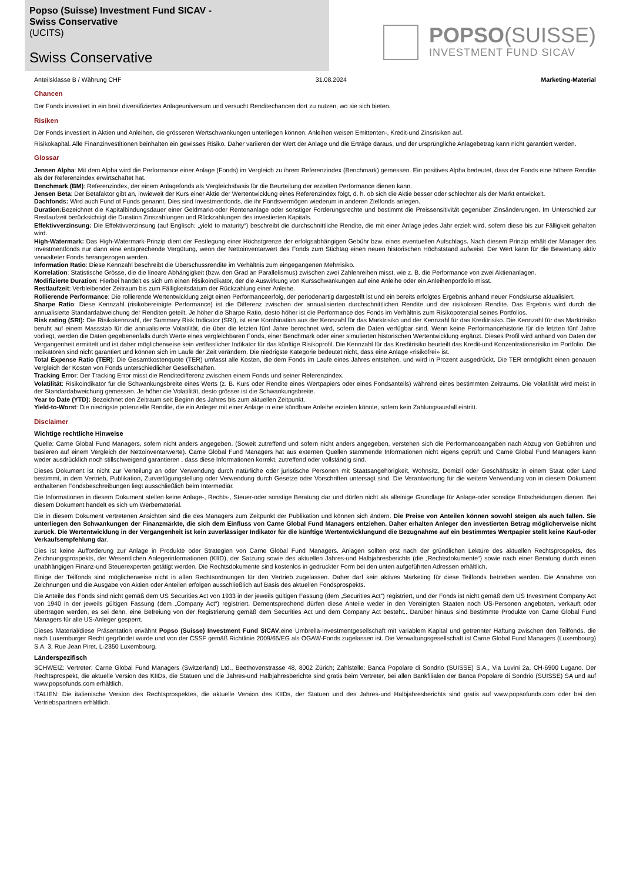Popso (Suisse) Investment Fund SICAV -
Swiss Conservative
(UCITS)
Swiss Conservative
POPSO(SUISSE)
INVESTMENT FUND SICAV
Anteilsklasse B / Währung CHF 31.08.2024 Marketing-Material
Chancen
Der Fonds investiert in ein breit diversifiziertes Anlageuniversum und versucht Renditechancen dort zu nutzen, wo sie sich bieten.
Risiken
Der Fonds investiert in Aktien und Anleihen, die grösseren Wertschwankungen unterliegen können. Anleihen weisen Emittenten-, Kredit-und Zinsrisiken auf.
Risikokapital. Alle Finanzinvestitionen beinhalten ein gewisses Risiko. Daher variieren der Wert der Anlage und die Erträge daraus, und der ursprüngliche Anlagebetrag kann nicht garantiert werden.
Glossar
Jensen Alpha: Mit dem Alpha wird die Performance einer Anlage (Fonds) im Vergleich zu ihrem Referenzindex (Benchmark) gemessen. Ein positives Alpha bedeutet, dass der Fonds eine höhere Rendite als der Referenzindex erwirtschaftet hat.
Benchmark (BM): Referenzindex, der einem Anlagefonds als Vergleichsbasis für die Beurteilung der erzielten Performance dienen kann.
Jensen Beta: Der Betafaktor gibt an, inwieweit der Kurs einer Aktie der Wertentwicklung eines Referenzindex folgt, d. h. ob sich die Aktie besser oder schlechter als der Markt entwickelt.
Dachfonds: Wird auch Fund of Funds genannt. Dies sind Investmentfonds, die ihr Fondsvermögen wiederum in anderen Zielfonds anlegen.
Duration: Bezeichnet die Kapitalbindungsdauer einer Geldmarkt-oder Rentenanlage oder sonstiger Forderungsrechte und bestimmt die Preissensitivität gegenüber Zinsänderungen. Im Unterschied zur Restlaufzeit berücksichtigt die Duration Zinszahlungen und Rückzahlungen des investierten Kapitals.
Effektivverzinsung: Die Effektivverzinsung (auf Englisch: „yield to maturity“) beschreibt die durchschnittliche Rendite, die mit einer Anlage jedes Jahr erzielt wird, sofern diese bis zur Fälligkeit gehalten wird.
High-Watermark: Das High-Watermark-Prinzip dient der Festlegung einer Höchstgrenze der erfolgsabhängigen Gebühr bzw. eines eventuellen Aufschlags. Nach diesem Prinzip erhält der Manager des Investmentfonds nur dann eine entsprechende Vergütung, wenn der Nettoinventarwert des Fonds zum Stichtag einen neuen historischen Höchststand aufweist. Der Wert kann für die Bewertung aktiv verwalteter Fonds herangezogen werden.
Information Ratio: Diese Kennzahl beschreibt die Überschussrendite im Verhältnis zum eingegangenen Mehrrisiko.
Korrelation: Statistische Grösse, die die lineare Abhängigkeit (bzw. den Grad an Parallelismus) zwischen zwei Zahlenreihen misst, wie z. B. die Performance von zwei Aktienanlagen.
Modifizierte Duration: Hierbei handelt es sich um einen Risikoindikator, der die Auswirkung von Kursschwankungen auf eine Anleihe oder ein Anleihenportfolio misst.
Restlaufzeit: Verbleibender Zeitraum bis zum Fälligkeitsdatum der Rückzahlung einer Anleihe.
Rollierende Performance: Die rollierende Wertentwicklung zeigt einen Performanceerfolg, der periodenartig dargestellt ist und ein bereits erfolgtes Ergebnis anhand neuer Fondskurse aktualisiert.
Sharpe Ratio: Diese Kennzahl (risikobereinigte Performance) ist die Differenz zwischen der annualisierten durchschnittlichen Rendite und der risikolosen Rendite. Das Ergebnis wird durch die annualisierte Standardabweichung der Renditen geteilt. Je höher die Sharpe Ratio, desto höher ist die Performance des Fonds im Verhältnis zum Risikopotenzial seines Portfolios.
Risk rating (SRI): Die Risikokennzahl, der Summary Risk Indicator (SRI), ist eine Kombination aus der Kennzahl für das Marktrisiko und der Kennzahl für das Kreditrisiko. Die Kennzahl für das Marktrisiko beruht auf einem Massstab für die annualisierte Volatilität, die über die letzten fünf Jahre berechnet wird, sofern die Daten verfügbar sind. Wenn keine Performancehistorie für die letzten fünf Jahre vorliegt, werden die Daten gegebenenfalls durch Werte eines vergleichbaren Fonds, einer Benchmark oder einer simulierten historischen Wertentwicklung ergänzt. Dieses Profil wird anhand von Daten der Vergangenheit ermittelt und ist daher möglicherweise kein verlässlicher Indikator für das künftige Risikoprofil. Die Kennzahl für das Kreditrisiko beurteilt das Kredit-und Konzentrationsrisiko im Portfolio. Die Indikatoren sind nicht garantiert und können sich im Laufe der Zeit verändern. Die niedrigste Kategorie bedeutet nicht, dass eine Anlage «risikofrei» ist.
Total Expense Ratio (TER): Die Gesamtkostenquote (TER) umfasst alle Kosten, die dem Fonds im Laufe eines Jahres entstehen, und wird in Prozent ausgedrückt. Die TER ermöglicht einen genauen Vergleich der Kosten von Fonds unterschiedlicher Gesellschaften.
Tracking Error: Der Tracking Error misst die Renditedifferenz zwischen einem Fonds und seiner Referenzindex.
Volatilität: Risikoindikator für die Schwankungsbreite eines Werts (z. B. Kurs oder Rendite eines Wertpapiers oder eines Fondsanteils) während eines bestimmten Zeitraums. Die Volatilität wird meist in der Standardabweichung gemessen. Je höher die Volatilität, desto grösser ist die Schwankungsbreite.
Year to Date (YTD): Bezeichnet den Zeitraum seit Beginn des Jahres bis zum aktuellen Zeitpunkt.
Yield-to-Worst: Die niedrigste potenzielle Rendite, die ein Anleger mit einer Anlage in eine kündbare Anleihe erzielen könnte, sofern kein Zahlungsausfall eintritt.
Disclaimer
Wichtige rechtliche Hinweise
Quelle: Carne Global Fund Managers, sofern nicht anders angegeben. (Soweit zutreffend und sofern nicht anders angegeben, verstehen sich die Performanceangaben nach Abzug von Gebühren und basieren auf einem Vergleich der Nettoinventarwerte). Carne Global Fund Managers hat aus externen Quellen stammende Informationen nicht eigens geprüft und Carne Global Fund Managers kann weder ausdrücklich noch stillschweigend garantieren , dass diese Informationen korrekt, zutreffend oder vollständig sind.
Dieses Dokument ist nicht zur Verteilung an oder Verwendung durch natürliche oder juristische Personen mit Staatsangehörigkeit, Wohnsitz, Domizil oder Geschäftssitz in einem Staat oder Land bestimmt, in dem Vertrieb, Publikation, Zurverfügungstellung oder Verwendung durch Gesetze oder Vorschriften untersagt sind. Die Verantwortung für die weitere Verwendung von in diesem Dokument enthaltenen Fondsbeschreibungen liegt ausschließlich beim Intermediär.
Die Informationen in diesem Dokument stellen keine Anlage-, Rechts-, Steuer-oder sonstige Beratung dar und dürfen nicht als alleinige Grundlage für Anlage-oder sonstige Entscheidungen dienen. Bei diesem Dokument handelt es sich um Werbematerial.
Die in diesem Dokument vertretenen Ansichten sind die des Managers zum Zeitpunkt der Publikation und können sich ändern. Die Preise von Anteilen können sowohl steigen als auch fallen. Sie unterliegen den Schwankungen der Finanzmärkte, die sich dem Einfluss von Carne Global Fund Managers entziehen. Daher erhalten Anleger den investierten Betrag möglicherweise nicht zurück. Die Wertentwicklung in der Vergangenheit ist kein zuverlässiger Indikator für die künftige Wertentwicklungund die Bezugnahme auf ein bestimmtes Wertpapier stellt keine Kauf-oder Verkaufsempfehlung dar.
Dies ist keine Aufforderung zur Anlage in Produkte oder Strategien von Carne Global Fund Managers. Anlagen sollten erst nach der gründlichen Lektüre des aktuellen Rechtsprospekts, des Zeichnungsprospekts, der Wesentlichen Anlegerinformationen (KIID), der Satzung sowie des aktuellen Jahres-und Halbjahresberichts (die „Rechtsdokumente“) sowie nach einer Beratung durch einen unabhängigen Finanz-und Steuerexperten getätigt werden. Die Rechtsdokumente sind kostenlos in gedruckter Form bei den unten aufgeführten Adressen erhältlich.
Einige der Teilfonds sind möglicherweise nicht in allen Rechtsordnungen für den Vertrieb zugelassen. Daher darf kein aktives Marketing für diese Teilfonds betrieben werden. Die Annahme von Zeichnungen und die Ausgabe von Aktien oder Anteilen erfolgen ausschließlich auf Basis des aktuellen Fondsprospekts.
Die Anteile des Fonds sind nicht gemäß dem US Securities Act von 1933 in der jeweils gültigen Fassung (dem „Securities Act“) registriert, und der Fonds ist nicht gemäß dem US Investment Company Act von 1940 in der jeweils gültigen Fassung (dem „Company Act“) registriert. Dementsprechend dürfen diese Anteile weder in den Vereinigten Staaten noch US-Personen angeboten, verkauft oder übertragen werden, es sei denn, eine Befreiung von der Registrierung gemäß dem Securities Act und dem Company Act besteht.. Darüber hinaus sind bestimmte Produkte von Carne Global Fund Managers für alle US-Anleger gesperrt.
Dieses Material/diese Präsentation erwähnt Popso (Suisse) Investment Fund SICAV,eine Umbrella-Investmentgesellschaft mit variablem Kapital und getrennter Haftung zwischen den Teilfonds, die nach Luxemburger Recht gegründet wurde und von der CSSF gemäß Richtlinie 2009/65/EG als OGAW-Fonds zugelassen ist. Die Verwaltungsgesellschaft ist Carne Global Fund Managers (Luxembourg) S.A. 3, Rue Jean Piret, L-2350 Luxembourg.
Länderspezifisch
SCHWEIZ: Vertreter: Carne Global Fund Managers (Switzerland) Ltd., Beethovenstrasse 48, 8002 Zürich; Zahlstelle: Banca Popolare di Sondrio (SUISSE) S.A., Via Luvini 2a, CH-6900 Lugano. Der Rechtsprospekt, die aktuelle Version des KIIDs, die Statuen und die Jahres-und Halbjahresberichte sind gratis beim Vertreter, bei allen Bankfilialen der Banca Popolare di Sondrio (SUISSE) SA und auf www.popsofunds.com erhältlich.
ITALIEN: Die italienische Version des Rechtsprospektes, die aktuelle Version des KIIDs, der Statuen und des Jahres-und Halbjahresberichts sind gratis auf www.popsofunds.com oder bei den Vertriebspartnern erhältlich.